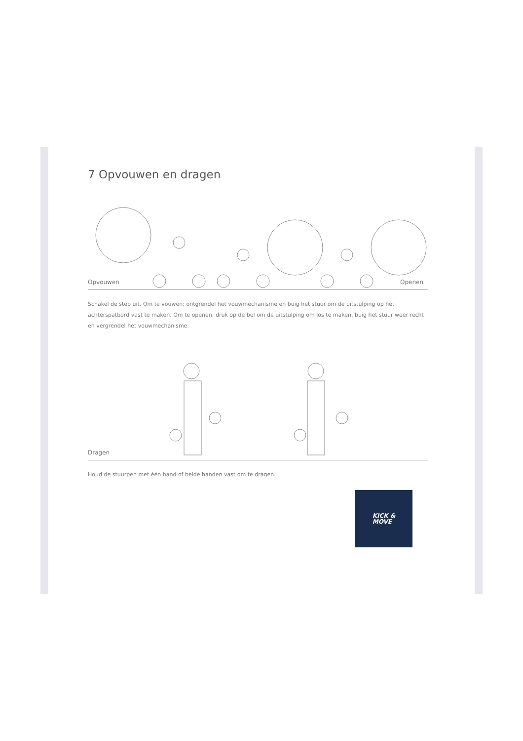7 Opvouwen en dragen
Opvouwen Openen
Schakel de step uit. Om te vouwen: ontgrendel het vouwmechanisme en buig het stuur om de uitstulping op het achterspatbord vast te maken. Om te openen: druk op de bel om de uitstulping om los te maken, buig het stuur weer recht en vergrendel het vouwmechanisme.
Dragen
Houd de stuurpen met één hand of beide handen vast om te dragen.
KICK &
MOVE